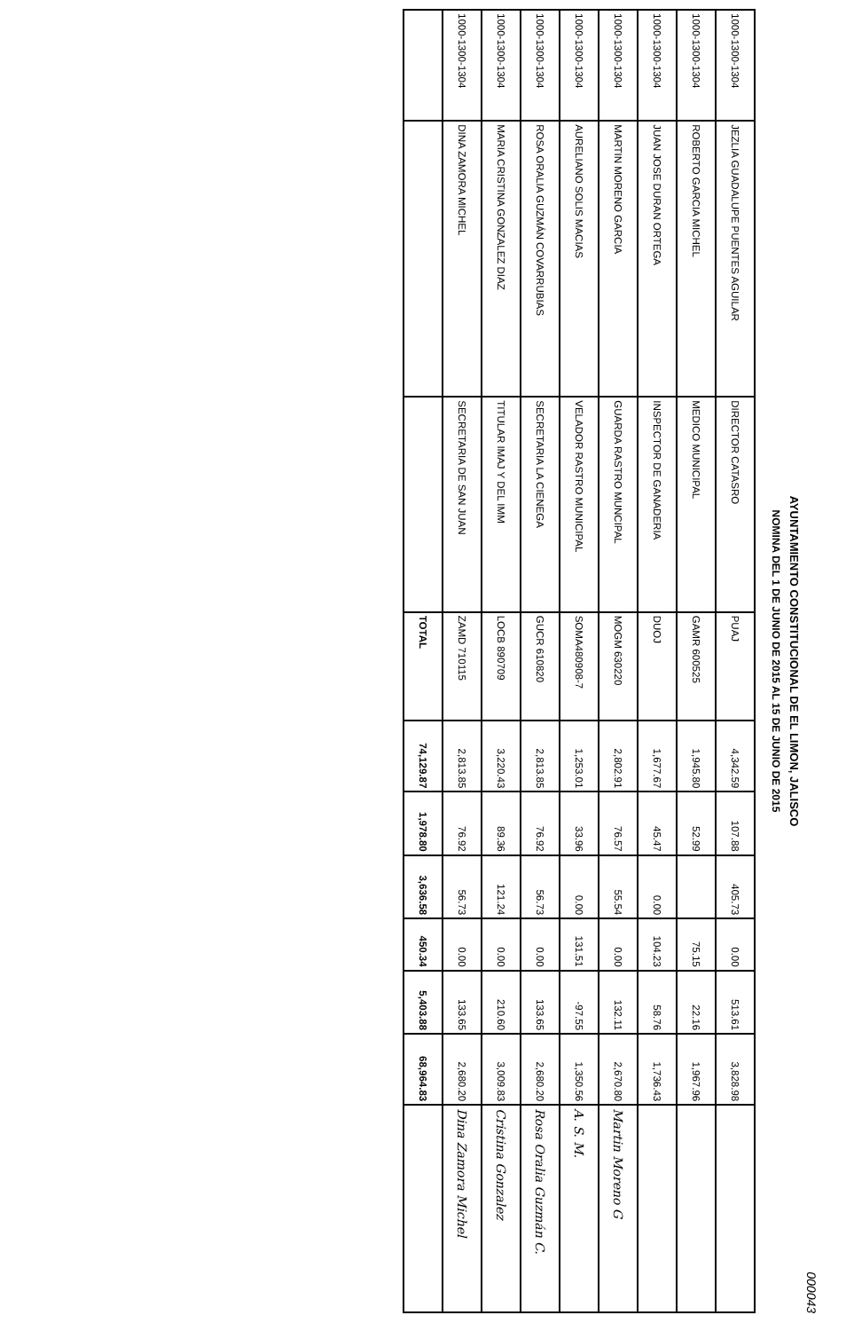000043
AYUNTAMIENTO CONSTITUCIONAL DE EL LIMON, JALISCO
NOMINA DEL 1 DE JUNIO DE 2015 AL 15 DE JUNIO DE 2015
| 1000-1300-1304 | JEZLIA GUADALUPE PUENTES AGUILAR | DIRECTOR CATASRO | PUAJ | 4,342.59 | 107.88 | 405.73 | 0.00 | 513.61 | 3,828.98 | |
| 1000-1300-1304 | ROBERTO GARCIA MICHEL | MEDICO MUNICIPAL | GAMR 600525 | 1,945.80 | 52.99 | | 75.15 | 22.16 | 1,967.96 | |
| 1000-1300-1304 | JUAN JOSE DURAN ORTEGA | INSPECTOR DE GANADERIA | DUOJ | 1,677.67 | 45.47 | 0.00 | 104.23 | 58.76 | 1,736.43 | |
| 1000-1300-1304 | MARTIN MORENO GARCIA | GUARDA RASTRO MUNCIPAL | MOGM 630220 | 2,802.91 | 76.57 | 55.54 | 0.00 | 132.11 | 2,670.80 | Martin Moreno G |
| 1000-1300-1304 | AURELIANO SOLIS MACIAS | VELADOR RASTRO MUNICIPAL | SOMA480908-7 | 1,253.01 | 33.96 | 0.00 | 131.51 | -97.55 | 1,350.56 | A. S. M. |
| 1000-1300-1304 | ROSA ORALIA GUZMÁN COVARRUBIAS | SECRETARIA LA CIENEGA | GUCR 610820 | 2,813.85 | 76.92 | 56.73 | 0.00 | 133.65 | 2,680.20 | Rosa Oralia Guzmán C. |
| 1000-1300-1304 | MARIA CRISTINA GONZALEZ DIAZ | TITULAR IMAJ Y DEL IMM | LOCB 890709 | 3,220.43 | 89.36 | 121.24 | 0.00 | 210.60 | 3,009.83 | Cristina Gonzalez |
| 1000-1300-1304 | DINA ZAMORA MICHEL | SECRETARIA DE SAN JUAN | ZAMD 710115 | 2,813.85 | 76.92 | 56.73 | 0.00 | 133.65 | 2,680.20 | Dina Zamora Michel |
| | | | TOTAL | 74,129.87 | 1,978.80 | 3,636.58 | 450.34 | 5,403.88 | 68,964.83 | |